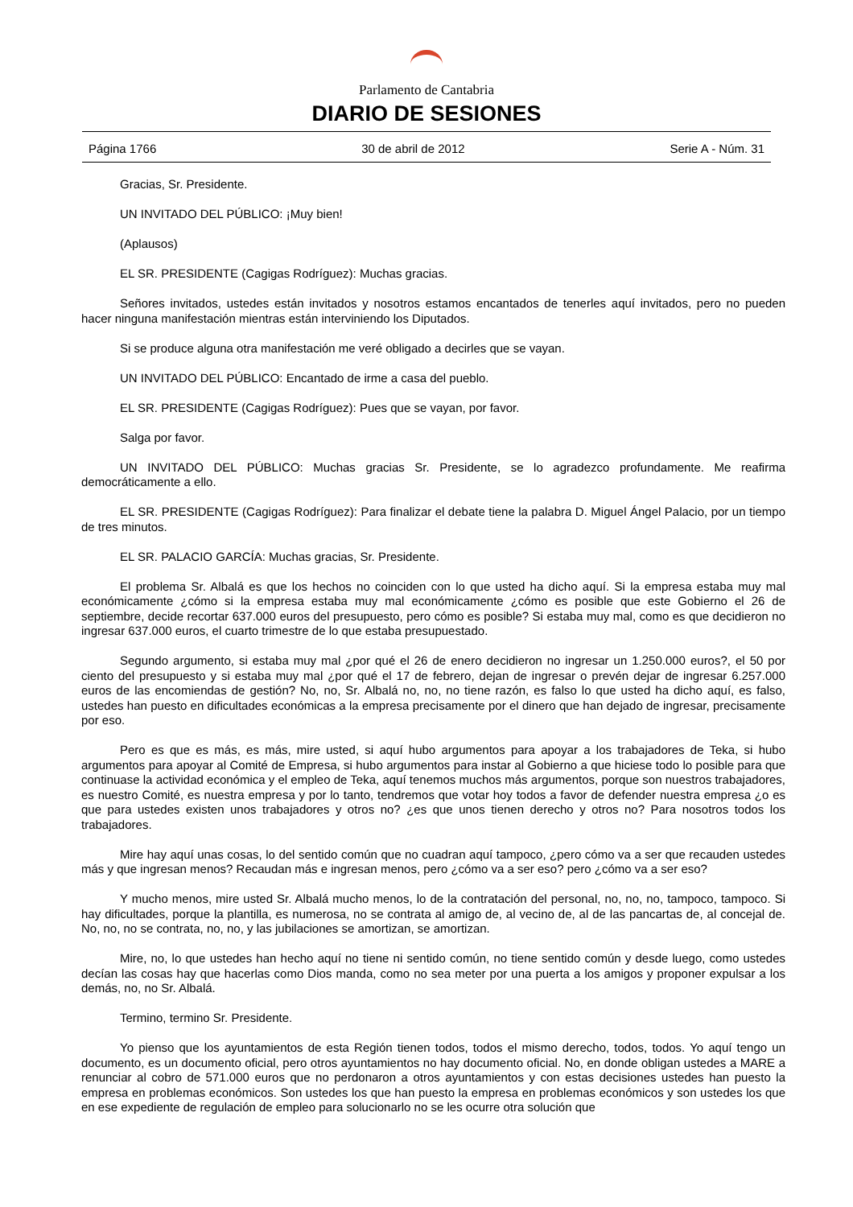Parlamento de Cantabria
DIARIO DE SESIONES
Página 1766 30 de abril de 2012 Serie A - Núm. 31
Gracias, Sr. Presidente.
UN INVITADO DEL PÚBLICO: ¡Muy bien!
(Aplausos)
EL SR. PRESIDENTE (Cagigas Rodríguez): Muchas gracias.
Señores invitados, ustedes están invitados y nosotros estamos encantados de tenerles aquí invitados, pero no pueden hacer ninguna manifestación mientras están interviniendo los Diputados.
Si se produce alguna otra manifestación me veré obligado a decirles que se vayan.
UN INVITADO DEL PÚBLICO: Encantado de irme a casa del pueblo.
EL SR. PRESIDENTE (Cagigas Rodríguez): Pues que se vayan, por favor.
Salga por favor.
UN INVITADO DEL PÚBLICO: Muchas gracias Sr. Presidente, se lo agradezco profundamente. Me reafirma democráticamente a ello.
EL SR. PRESIDENTE (Cagigas Rodríguez): Para finalizar el debate tiene la palabra D. Miguel Ángel Palacio, por un tiempo de tres minutos.
EL SR. PALACIO GARCÍA: Muchas gracias, Sr. Presidente.
El problema Sr. Albalá es que los hechos no coinciden con lo que usted ha dicho aquí. Si la empresa estaba muy mal económicamente ¿cómo si la empresa estaba muy mal económicamente ¿cómo es posible que este Gobierno el 26 de septiembre, decide recortar 637.000 euros del presupuesto, pero cómo es posible? Si estaba muy mal, como es que decidieron no ingresar 637.000 euros, el cuarto trimestre de lo que estaba presupuestado.
Segundo argumento, si estaba muy mal ¿por qué el 26 de enero decidieron no ingresar un 1.250.000 euros?, el 50 por ciento del presupuesto y si estaba muy mal ¿por qué el 17 de febrero, dejan de ingresar o prevén dejar de ingresar 6.257.000 euros de las encomiendas de gestión? No, no, Sr. Albalá no, no, no tiene razón, es falso lo que usted ha dicho aquí, es falso, ustedes han puesto en dificultades económicas a la empresa precisamente por el dinero que han dejado de ingresar, precisamente por eso.
Pero es que es más, es más, mire usted, si aquí hubo argumentos para apoyar a los trabajadores de Teka, si hubo argumentos para apoyar al Comité de Empresa, si hubo argumentos para instar al Gobierno a que hiciese todo lo posible para que continuase la actividad económica y el empleo de Teka, aquí tenemos muchos más argumentos, porque son nuestros trabajadores, es nuestro Comité, es nuestra empresa y por lo tanto, tendremos que votar hoy todos a favor de defender nuestra empresa ¿o es que para ustedes existen unos trabajadores y otros no? ¿es que unos tienen derecho y otros no? Para nosotros todos los trabajadores.
Mire hay aquí unas cosas, lo del sentido común que no cuadran aquí tampoco, ¿pero cómo va a ser que recauden ustedes más y que ingresan menos? Recaudan más e ingresan menos, pero ¿cómo va a ser eso? pero ¿cómo va a ser eso?
Y mucho menos, mire usted Sr. Albalá mucho menos, lo de la contratación del personal, no, no, no, tampoco, tampoco. Si hay dificultades, porque la plantilla, es numerosa, no se contrata al amigo de, al vecino de, al de las pancartas de, al concejal de. No, no, no se contrata, no, no, y las jubilaciones se amortizan, se amortizan.
Mire, no, lo que ustedes han hecho aquí no tiene ni sentido común, no tiene sentido común y desde luego, como ustedes decían las cosas hay que hacerlas como Dios manda, como no sea meter por una puerta a los amigos y proponer expulsar a los demás, no, no Sr. Albalá.
Termino, termino Sr. Presidente.
Yo pienso que los ayuntamientos de esta Región tienen todos, todos el mismo derecho, todos, todos. Yo aquí tengo un documento, es un documento oficial, pero otros ayuntamientos no hay documento oficial. No, en donde obligan ustedes a MARE a renunciar al cobro de 571.000 euros que no perdonaron a otros ayuntamientos y con estas decisiones ustedes han puesto la empresa en problemas económicos. Son ustedes los que han puesto la empresa en problemas económicos y son ustedes los que en ese expediente de regulación de empleo para solucionarlo no se les ocurre otra solución que